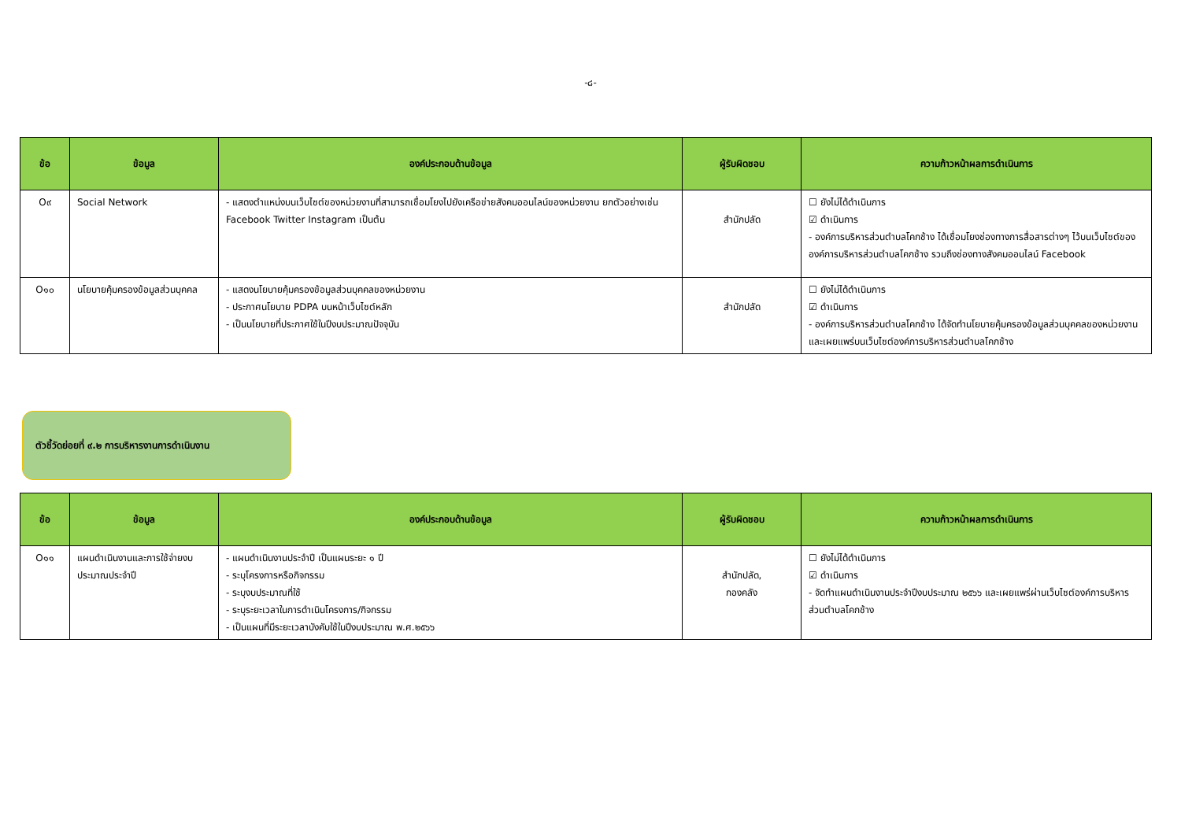-๘-
| ข้อ | ข้อมูล | องค์ประกอบด้านข้อมูล | ผู้รับผิดชอบ | ความก้าวหน้าผลการดำเนินการ |
| --- | --- | --- | --- | --- |
| O๙ | Social Network | - แสดงตำแหน่งบนเว็บไซต์ของหน่วยงานที่สามารถเชื่อมโยงไปยังเครือข่ายสังคมออนไลน์ของหน่วยงาน ยกตัวอย่างเช่น Facebook Twitter Instagram เป็นต้น | สำนักปลัด | ☐ ยังไม่ได้ดำเนินการ ☑ ดำเนินการ - องค์การบริหารส่วนตำบลโคกช้าง ได้เชื่อมโยงช่องทางการสื่อสารต่างๆ ไว้บนเว็บไซต์ขององค์การบริหารส่วนตำบลโคกช้าง รวมถึงช่องทางสังคมออนไลน์ Facebook |
| O๑๐ | นโยบายคุ้มครองข้อมูลส่วนบุคคล | - แสดงนโยบายคุ้มครองข้อมูลส่วนบุคคลของหน่วยงาน - ประกาศนโยบาย PDPA บนหน้าเว็บไซต์หลัก - เป็นนโยบายที่ประกาศใช้ในปีงบประมาณปัจจุบัน | สำนักปลัด | ☐ ยังไม่ได้ดำเนินการ ☑ ดำเนินการ - องค์การบริหารส่วนตำบลโคกช้าง ได้จัดทำนโยบายคุ้มครองข้อมูลส่วนบุคคลของหน่วยงาน และเผยแพร่บนเว็บไซต์องค์การบริหารส่วนตำบลโคกช้าง |
ตัวชี้วัดย่อยที่ ๙.๒ การบริหารงานการดำเนินงาน
| ข้อ | ข้อมูล | องค์ประกอบด้านข้อมูล | ผู้รับผิดชอบ | ความก้าวหน้าผลการดำเนินการ |
| --- | --- | --- | --- | --- |
| O๑๑ | แผนดำเนินงานและการใช้จ่ายงบประมาณประจำปี | - แผนดำเนินงานประจำปี เป็นแผนระยะ ๑ ปี - ระบุโครงการหรือกิจกรรม - ระบุงบประมาณที่ใช้ - ระบุระยะเวลาในการดำเนินโครงการ/กิจกรรม - เป็นแผนที่มีระยะเวลาบังคับใช้ในปีงบประมาณ พ.ศ.๒๕๖๖ | สำนักปลัด, กองคลัง | ☐ ยังไม่ได้ดำเนินการ ☑ ดำเนินการ - จัดทำแผนดำเนินงานประจำปีงบประมาณ ๒๕๖๖ และเผยแพร่ผ่านเว็บไซต์องค์การบริหารส่วนตำบลโคกช้าง |